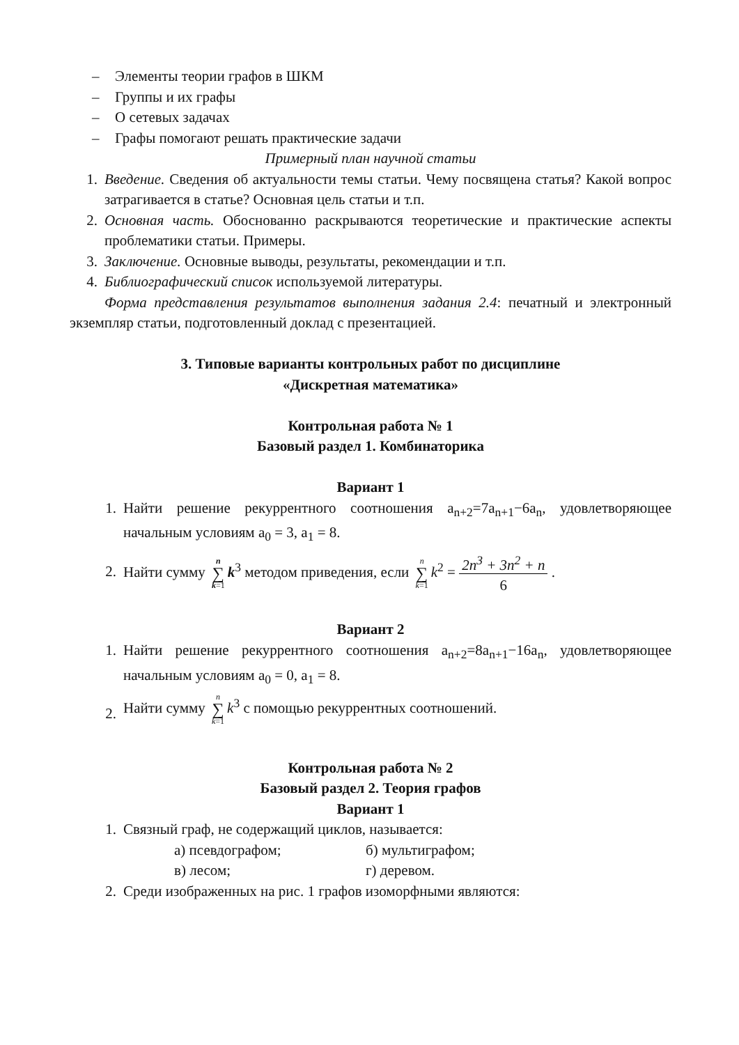– Элементы теории графов в ШКМ
– Группы и их графы
– О сетевых задачах
– Графы помогают решать практические задачи
Примерный план научной статьи
1. Введение. Сведения об актуальности темы статьи. Чему посвящена статья? Какой вопрос затрагивается в статье? Основная цель статьи и т.п.
2. Основная часть. Обоснованно раскрываются теоретические и практические аспекты проблематики статьи. Примеры.
3. Заключение. Основные выводы, результаты, рекомендации и т.п.
4. Библиографический список используемой литературы.
Форма представления результатов выполнения задания 2.4: печатный и электронный экземпляр статьи, подготовленный доклад с презентацией.
3. Типовые варианты контрольных работ по дисциплине
«Дискретная математика»
Контрольная работа № 1
Базовый раздел 1. Комбинаторика
Вариант 1
1. Найти решение рекуррентного соотношения a<sub>n+2</sub>=7a<sub>n+1</sub>−6a<sub>n</sub>, удовлетворяющее начальным условиям a<sub>0</sub> = 3, a<sub>1</sub> = 8.
2. Найти сумму n
∑
k=1 k<sup>3</sup> методом приведения, если n
∑
k=1 k<sup>2</sup> = 2n<sup>3</sup> + 3n<sup>2</sup> + n
6 .
Вариант 2
1. Найти решение рекуррентного соотношения a<sub>n+2</sub>=8a<sub>n+1</sub>−16a<sub>n</sub>, удовлетворяющее начальным условиям a<sub>0</sub> = 0, a<sub>1</sub> = 8.
2. Найти сумму n
∑
k=1 k<sup>3</sup> с помощью рекуррентных соотношений.
Контрольная работа № 2
Базовый раздел 2. Теория графов
Вариант 1
1. Связный граф, не содержащий циклов, называется:
а) псевдографом; б) мультиграфом;
в) лесом; г) деревом.
2. Среди изображенных на рис. 1 графов изоморфными являются: